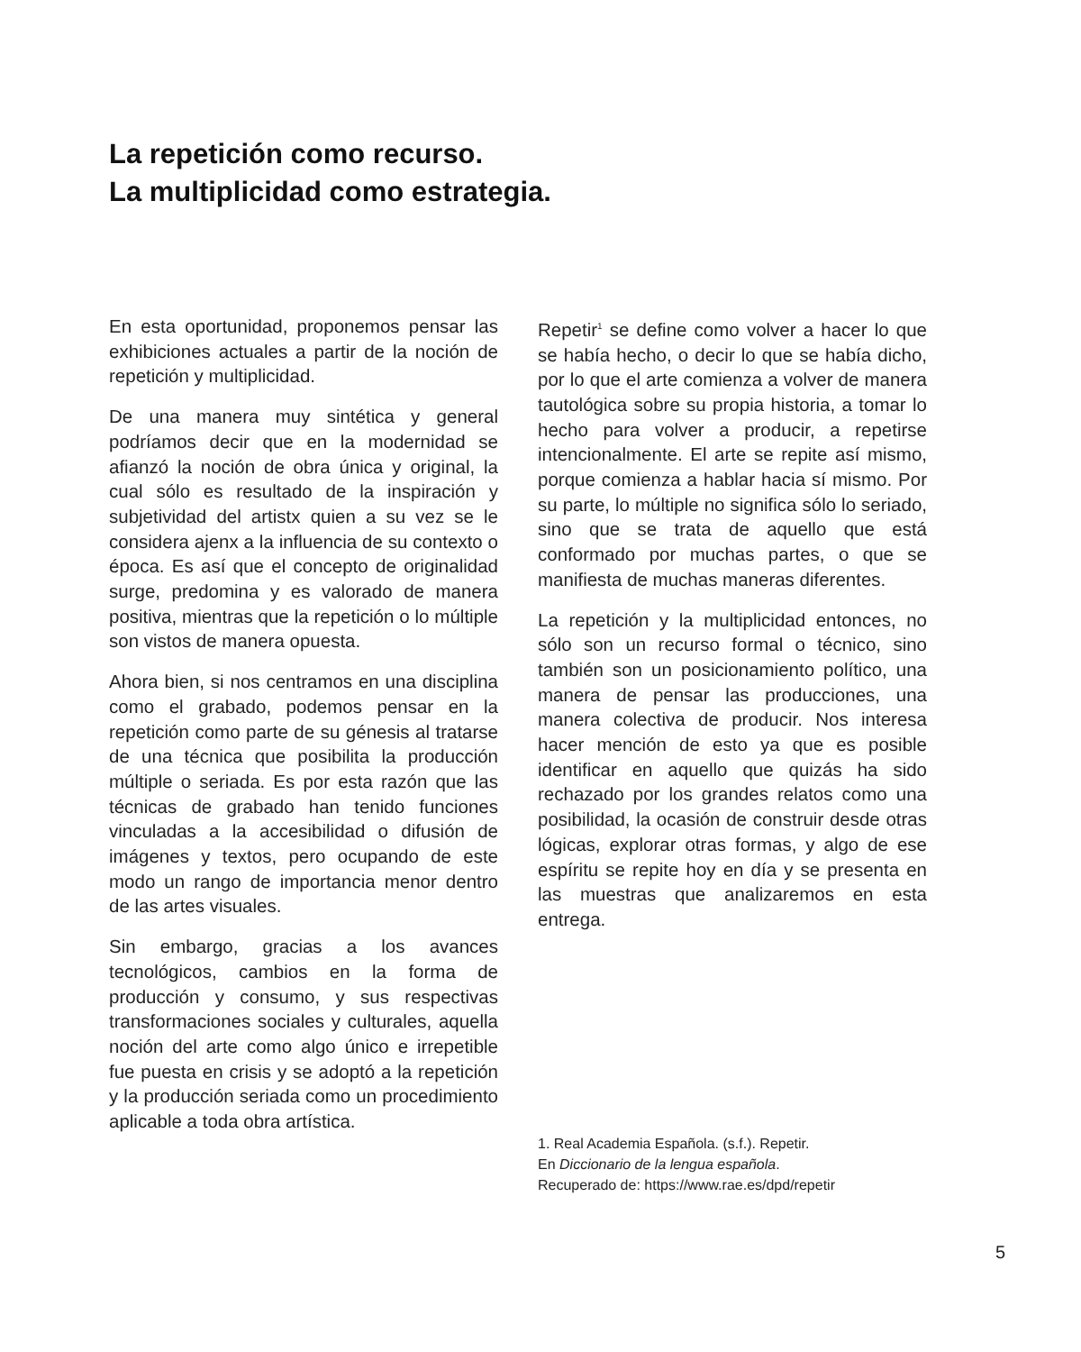La repetición como recurso.
La multiplicidad como estrategia.
En esta oportunidad, proponemos pensar las exhibiciones actuales a partir de la noción de repetición y multiplicidad.
De una manera muy sintética y general podríamos decir que en la modernidad se afianzó la noción de obra única y original, la cual sólo es resultado de la inspiración y subjetividad del artistx quien a su vez se le considera ajenx a la influencia de su contexto o época. Es así que el concepto de originalidad surge, predomina y es valorado de manera positiva, mientras que la repetición o lo múltiple son vistos de manera opuesta.
Ahora bien, si nos centramos en una disciplina como el grabado, podemos pensar en la repetición como parte de su génesis al tratarse de una técnica que posibilita la producción múltiple o seriada. Es por esta razón que las técnicas de grabado han tenido funciones vinculadas a la accesibilidad o difusión de imágenes y textos, pero ocupando de este modo un rango de importancia menor dentro de las artes visuales.
Sin embargo, gracias a los avances tecnológicos, cambios en la forma de producción y consumo, y sus respectivas transformaciones sociales y culturales, aquella noción del arte como algo único e irrepetible fue puesta en crisis y se adoptó a la repetición y la producción seriada como un procedimiento aplicable a toda obra artística.
Repetir<sup>1</sup> se define como volver a hacer lo que se había hecho, o decir lo que se había dicho, por lo que el arte comienza a volver de manera tautológica sobre su propia historia, a tomar lo hecho para volver a producir, a repetirse intencionalmente. El arte se repite así mismo, porque comienza a hablar hacia sí mismo. Por su parte, lo múltiple no significa sólo lo seriado, sino que se trata de aquello que está conformado por muchas partes, o que se manifiesta de muchas maneras diferentes.
La repetición y la multiplicidad entonces, no sólo son un recurso formal o técnico, sino también son un posicionamiento político, una manera de pensar las producciones, una manera colectiva de producir. Nos interesa hacer mención de esto ya que es posible identificar en aquello que quizás ha sido rechazado por los grandes relatos como una posibilidad, la ocasión de construir desde otras lógicas, explorar otras formas, y algo de ese espíritu se repite hoy en día y se presenta en las muestras que analizaremos en esta entrega.
1. Real Academia Española. (s.f.). Repetir.
En Diccionario de la lengua española.
Recuperado de: https://www.rae.es/dpd/repetir
5